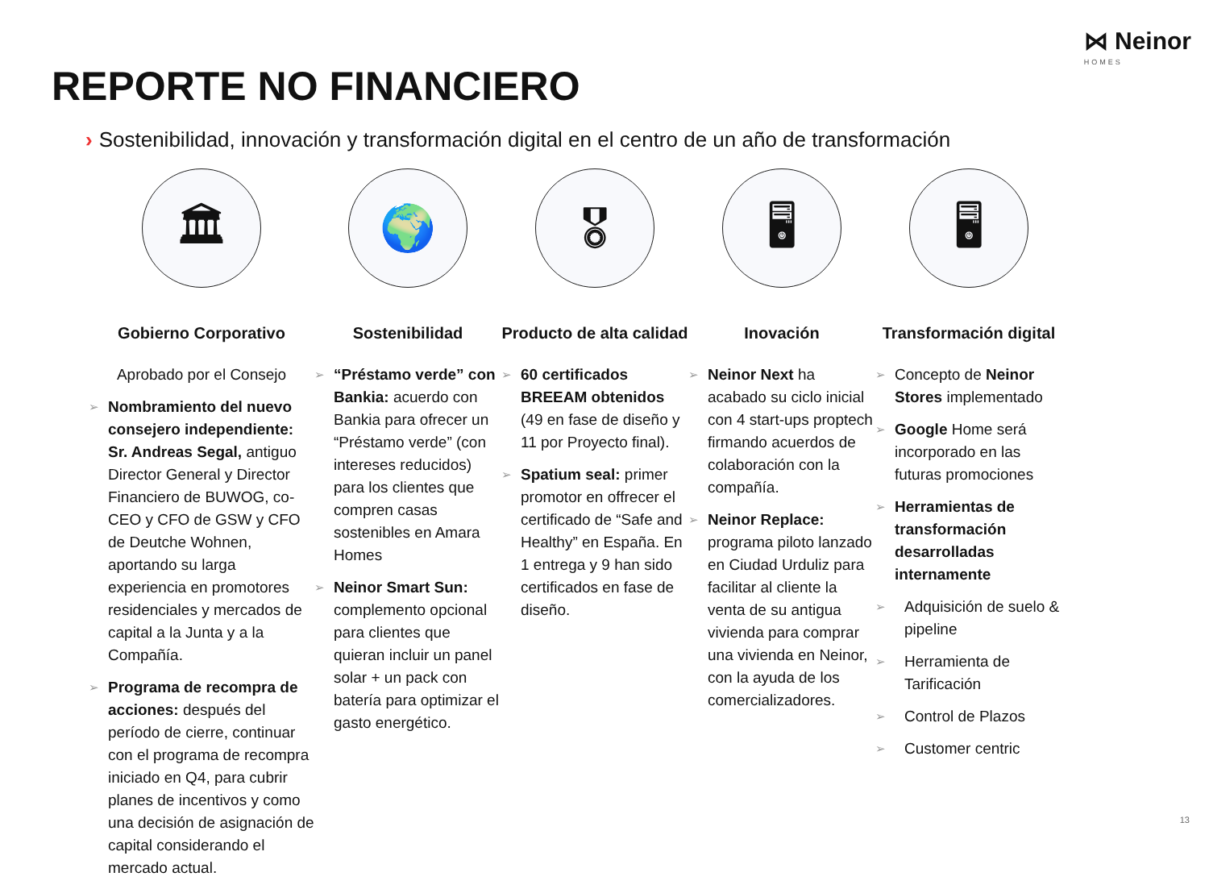⋈ Neinor
HOMES
REPORTE NO FINANCIERO
› Sostenibilidad, innovación y transformación digital en el centro de un año de transformación
🏛
Gobierno Corporativo
Aprobado por el Consejo
Nombramiento del nuevo consejero independiente: Sr. Andreas Segal, antiguo Director General y Director Financiero de BUWOG, co-CEO y CFO de GSW y CFO de Deutche Wohnen, aportando su larga experiencia en promotores residenciales y mercados de capital a la Junta y a la Compañía.
Programa de recompra de acciones: después del período de cierre, continuar con el programa de recompra iniciado en Q4, para cubrir planes de incentivos y como una decisión de asignación de capital considerando el mercado actual.
🌍
Sostenibilidad
“Préstamo verde” con Bankia: acuerdo con Bankia para ofrecer un “Préstamo verde” (con intereses reducidos) para los clientes que compren casas sostenibles en Amara Homes
Neinor Smart Sun: complemento opcional para clientes que quieran incluir un panel solar + un pack con batería para optimizar el gasto energético.
🎖
Producto de alta calidad
60 certificados BREEAM obtenidos (49 en fase de diseño y 11 por Proyecto final).
Spatium seal: primer promotor en offrecer el certificado de “Safe and Healthy” en España. En 1 entrega y 9 han sido certificados en fase de diseño.
🖥
Inovación
Neinor Next ha acabado su ciclo inicial con 4 start-ups proptech firmando acuerdos de colaboración con la compañía.
Neinor Replace: programa piloto lanzado en Ciudad Urduliz para facilitar al cliente la venta de su antigua vivienda para comprar una vivienda en Neinor, con la ayuda de los comercializadores.
🖥
Transformación digital
Concepto de Neinor Stores implementado
Google Home será incorporado en las futuras promociones
Herramientas de transformación desarrolladas internamente
Adquisición de suelo & pipeline
Herramienta de Tarificación
Control de Plazos
Customer centric
13